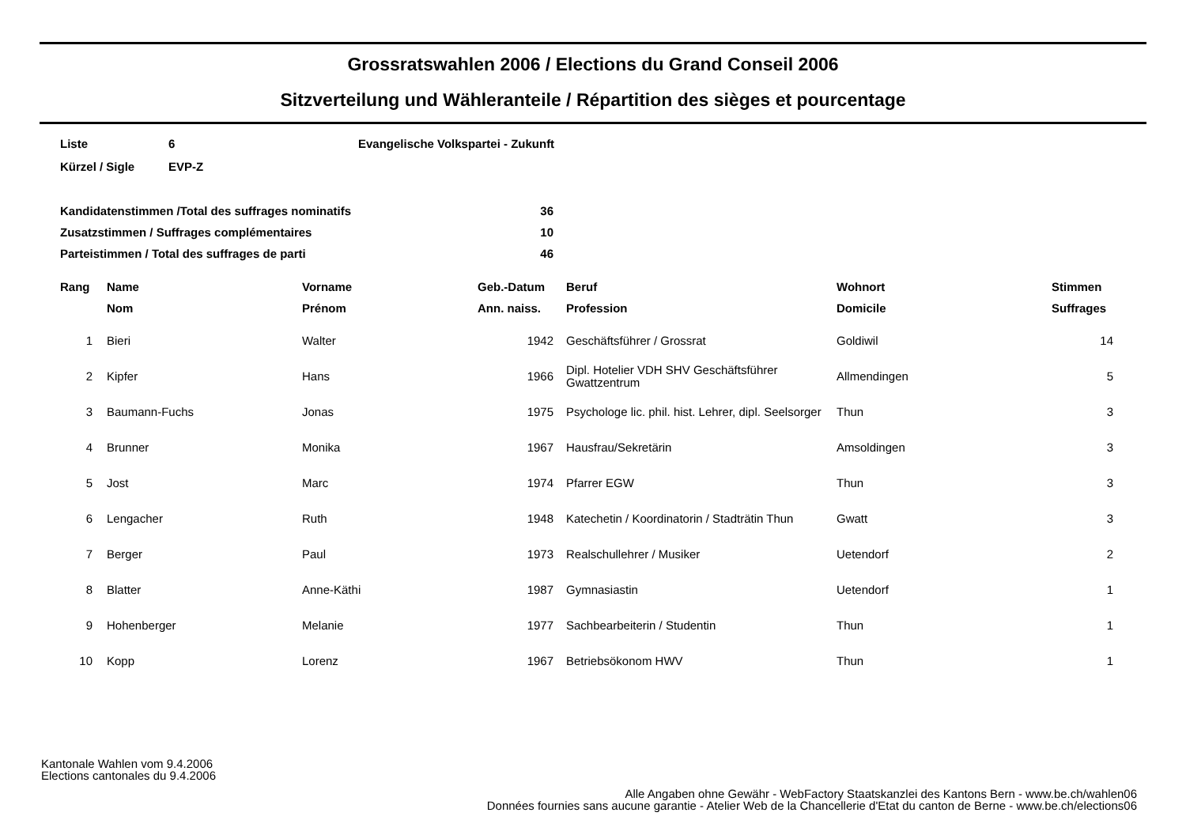Grossratswahlen 2006 / Elections du Grand Conseil 2006
Sitzverteilung und Wähleranteile / Répartition des sièges et pourcentage
| Liste | 6 | Evangelische Volkspartei - Zukunft |
| Kürzel / Sigle | EVP-Z | |
| Kandidatenstimmen /Total des suffrages nominatifs | 36 |
| Zusatzstimmen / Suffrages complémentaires | 10 |
| Parteistimmen / Total des suffrages de parti | 46 |
| Rang | Name | Vorname | Geb.-Datum | Beruf | Wohnort | Stimmen |
| --- | --- | --- | --- | --- | --- | --- |
| | Nom | Prénom | Ann. naiss. | Profession | Domicile | Suffrages |
| 1 | Bieri | Walter | 1942 | Geschäftsführer / Grossrat | Goldiwil | 14 |
| 2 | Kipfer | Hans | 1966 | Dipl. Hotelier VDH SHV Geschäftsführer Gwattzentrum | Allmendingen | 5 |
| 3 | Baumann-Fuchs | Jonas | 1975 | Psychologe lic. phil. hist. Lehrer, dipl. Seelsorger | Thun | 3 |
| 4 | Brunner | Monika | 1967 | Hausfrau/Sekretärin | Amsoldingen | 3 |
| 5 | Jost | Marc | 1974 | Pfarrer EGW | Thun | 3 |
| 6 | Lengacher | Ruth | 1948 | Katechetin / Koordinatorin / Stadträtin Thun | Gwatt | 3 |
| 7 | Berger | Paul | 1973 | Realschullehrer / Musiker | Uetendorf | 2 |
| 8 | Blatter | Anne-Käthi | 1987 | Gymnasiastin | Uetendorf | 1 |
| 9 | Hohenberger | Melanie | 1977 | Sachbearbeiterin / Studentin | Thun | 1 |
| 10 | Kopp | Lorenz | 1967 | Betriebsökonom HWV | Thun | 1 |
Kantonale Wahlen vom 9.4.2006
Elections cantonales du 9.4.2006
Alle Angaben ohne Gewähr - WebFactory Staatskanzlei des Kantons Bern - www.be.ch/wahlen06
Données fournies sans aucune garantie - Atelier Web de la Chancellerie d'Etat du canton de Berne - www.be.ch/elections06